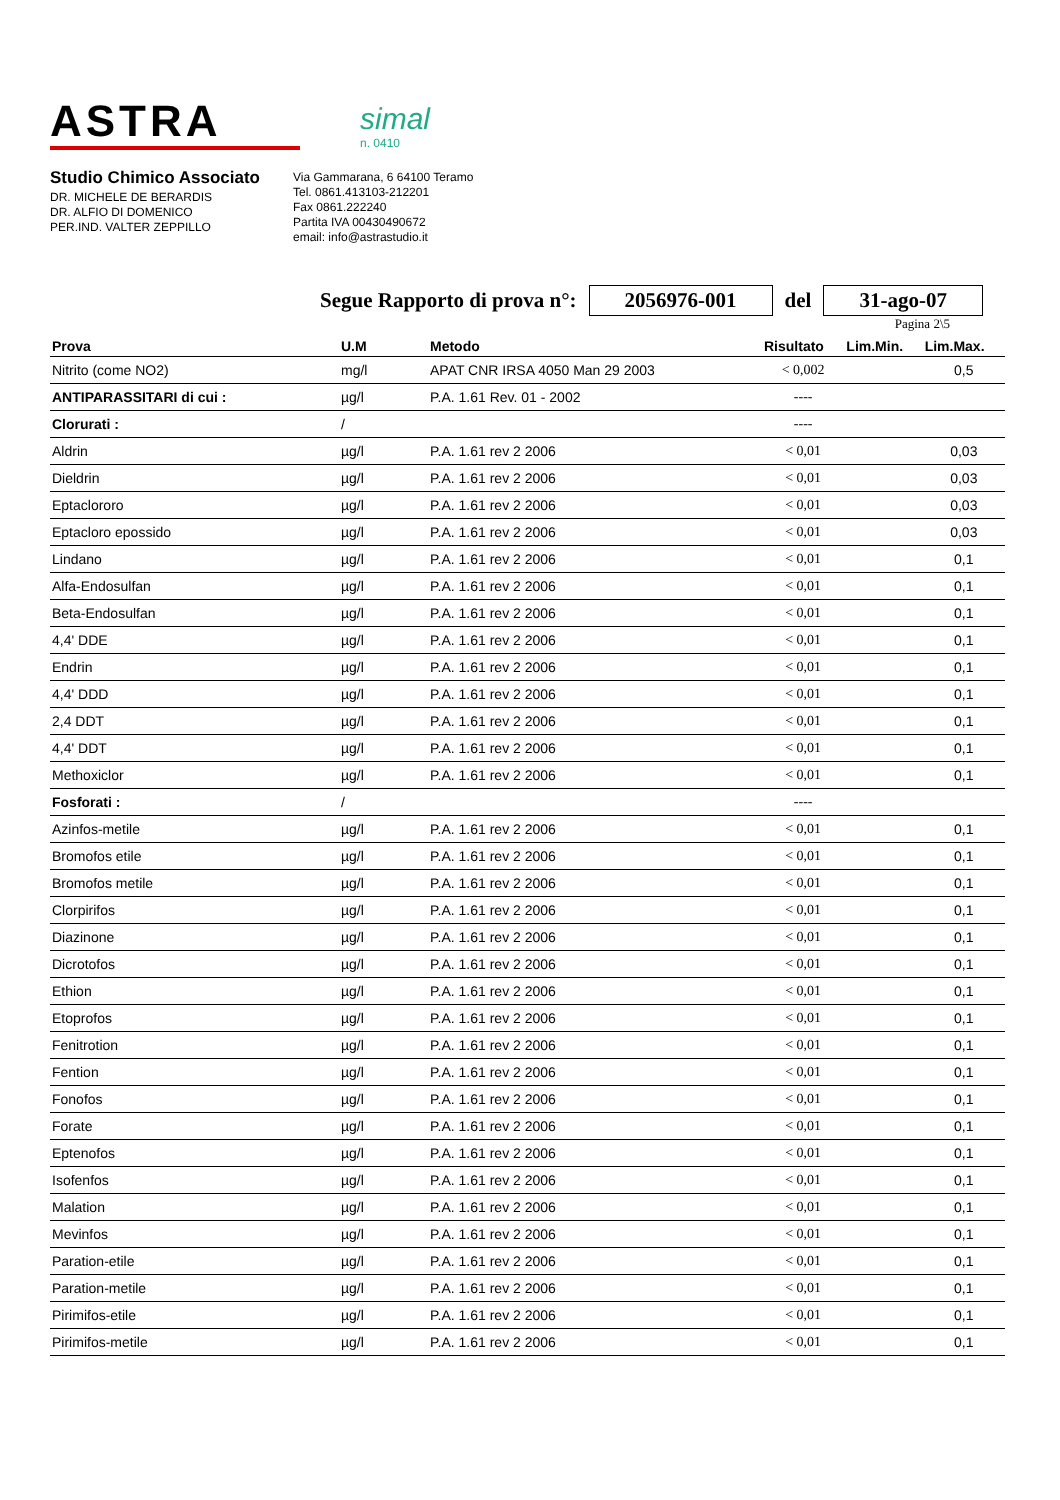ASTRA
simal
n. 0410
Studio Chimico Associato
DR. MICHELE DE BERARDIS
DR. ALFIO DI DOMENICO
PER.IND. VALTER ZEPPILLO
Via Gammarana, 6 64100 Teramo
Tel. 0861.413103-212201
Fax 0861.222240
Partita IVA 00430490672
email: info@astrastudio.it
Segue Rapporto di prova n°: 2056976-001 del 31-ago-07
Pagina 2\5
| Prova | U.M | Metodo | Risultato | Lim.Min. | Lim.Max. |
| --- | --- | --- | --- | --- | --- |
| Nitrito (come NO2) | mg/l | APAT CNR IRSA 4050 Man 29 2003 | < 0,002 | | 0,5 |
| ANTIPARASSITARI di cui : | µg/l | P.A. 1.61 Rev. 01 - 2002 | ---- | | |
| Clorurati : | / | | ---- | | |
| Aldrin | µg/l | P.A. 1.61 rev 2 2006 | < 0,01 | | 0,03 |
| Dieldrin | µg/l | P.A. 1.61 rev 2 2006 | < 0,01 | | 0,03 |
| Eptaclororo | µg/l | P.A. 1.61 rev 2 2006 | < 0,01 | | 0,03 |
| Eptacloro epossido | µg/l | P.A. 1.61 rev 2 2006 | < 0,01 | | 0,03 |
| Lindano | µg/l | P.A. 1.61 rev 2 2006 | < 0,01 | | 0,1 |
| Alfa-Endosulfan | µg/l | P.A. 1.61 rev 2 2006 | < 0,01 | | 0,1 |
| Beta-Endosulfan | µg/l | P.A. 1.61 rev 2 2006 | < 0,01 | | 0,1 |
| 4,4' DDE | µg/l | P.A. 1.61 rev 2 2006 | < 0,01 | | 0,1 |
| Endrin | µg/l | P.A. 1.61 rev 2 2006 | < 0,01 | | 0,1 |
| 4,4' DDD | µg/l | P.A. 1.61 rev 2 2006 | < 0,01 | | 0,1 |
| 2,4 DDT | µg/l | P.A. 1.61 rev 2 2006 | < 0,01 | | 0,1 |
| 4,4' DDT | µg/l | P.A. 1.61 rev 2 2006 | < 0,01 | | 0,1 |
| Methoxiclor | µg/l | P.A. 1.61 rev 2 2006 | < 0,01 | | 0,1 |
| Fosforati : | / | | ---- | | |
| Azinfos-metile | µg/l | P.A. 1.61 rev 2 2006 | < 0,01 | | 0,1 |
| Bromofos etile | µg/l | P.A. 1.61 rev 2 2006 | < 0,01 | | 0,1 |
| Bromofos metile | µg/l | P.A. 1.61 rev 2 2006 | < 0,01 | | 0,1 |
| Clorpirifos | µg/l | P.A. 1.61 rev 2 2006 | < 0,01 | | 0,1 |
| Diazinone | µg/l | P.A. 1.61 rev 2 2006 | < 0,01 | | 0,1 |
| Dicrotofos | µg/l | P.A. 1.61 rev 2 2006 | < 0,01 | | 0,1 |
| Ethion | µg/l | P.A. 1.61 rev 2 2006 | < 0,01 | | 0,1 |
| Etoprofos | µg/l | P.A. 1.61 rev 2 2006 | < 0,01 | | 0,1 |
| Fenitrotion | µg/l | P.A. 1.61 rev 2 2006 | < 0,01 | | 0,1 |
| Fention | µg/l | P.A. 1.61 rev 2 2006 | < 0,01 | | 0,1 |
| Fonofos | µg/l | P.A. 1.61 rev 2 2006 | < 0,01 | | 0,1 |
| Forate | µg/l | P.A. 1.61 rev 2 2006 | < 0,01 | | 0,1 |
| Eptenofos | µg/l | P.A. 1.61 rev 2 2006 | < 0,01 | | 0,1 |
| Isofenfos | µg/l | P.A. 1.61 rev 2 2006 | < 0,01 | | 0,1 |
| Malation | µg/l | P.A. 1.61 rev 2 2006 | < 0,01 | | 0,1 |
| Mevinfos | µg/l | P.A. 1.61 rev 2 2006 | < 0,01 | | 0,1 |
| Paration-etile | µg/l | P.A. 1.61 rev 2 2006 | < 0,01 | | 0,1 |
| Paration-metile | µg/l | P.A. 1.61 rev 2 2006 | < 0,01 | | 0,1 |
| Pirimifos-etile | µg/l | P.A. 1.61 rev 2 2006 | < 0,01 | | 0,1 |
| Pirimifos-metile | µg/l | P.A. 1.61 rev 2 2006 | < 0,01 | | 0,1 |